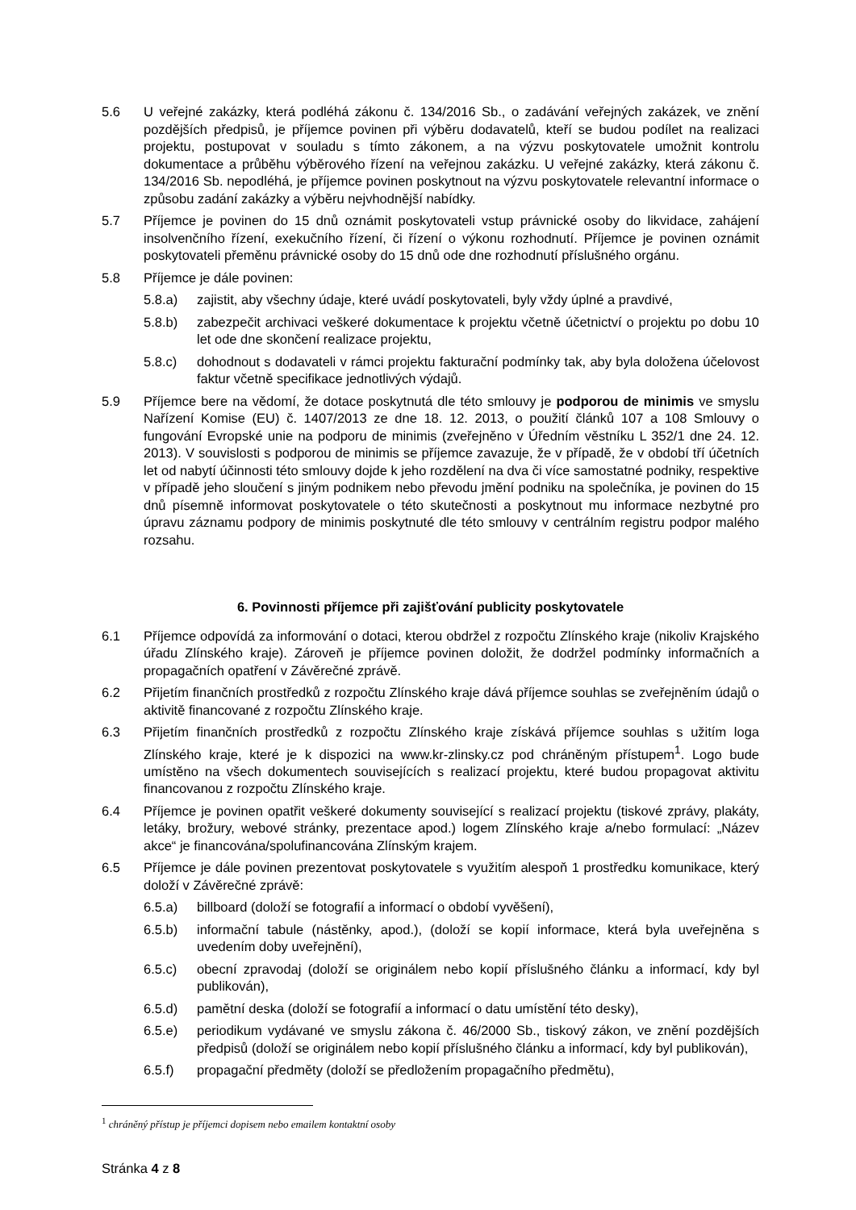5.6 U veřejné zakázky, která podléhá zákonu č. 134/2016 Sb., o zadávání veřejných zakázek, ve znění pozdějších předpisů, je příjemce povinen při výběru dodavatelů, kteří se budou podílet na realizaci projektu, postupovat v souladu s tímto zákonem, a na výzvu poskytovatele umožnit kontrolu dokumentace a průběhu výběrového řízení na veřejnou zakázku. U veřejné zakázky, která zákonu č. 134/2016 Sb. nepodléhá, je příjemce povinen poskytnout na výzvu poskytovatele relevantní informace o způsobu zadání zakázky a výběru nejvhodnější nabídky.
5.7 Příjemce je povinen do 15 dnů oznámit poskytovateli vstup právnické osoby do likvidace, zahájení insolvenčního řízení, exekučního řízení, či řízení o výkonu rozhodnutí. Příjemce je povinen oznámit poskytovateli přeměnu právnické osoby do 15 dnů ode dne rozhodnutí příslušného orgánu.
5.8 Příjemce je dále povinen:
5.8.a) zajistit, aby všechny údaje, které uvádí poskytovateli, byly vždy úplné a pravdivé,
5.8.b) zabezpečit archivaci veškeré dokumentace k projektu včetně účetnictví o projektu po dobu 10 let ode dne skončení realizace projektu,
5.8.c) dohodnout s dodavateli v rámci projektu fakturační podmínky tak, aby byla doložena účelovost faktur včetně specifikace jednotlivých výdajů.
5.9 Příjemce bere na vědomí, že dotace poskytnutá dle této smlouvy je podporou de minimis ve smyslu Nařízení Komise (EU) č. 1407/2013 ze dne 18. 12. 2013, o použití článků 107 a 108 Smlouvy o fungování Evropské unie na podporu de minimis (zveřejněno v Úředním věstníku L 352/1 dne 24. 12. 2013). V souvislosti s podporou de minimis se příjemce zavazuje, že v případě, že v období tří účetních let od nabytí účinnosti této smlouvy dojde k jeho rozdělení na dva či více samostatné podniky, respektive v případě jeho sloučení s jiným podnikem nebo převodu jmění podniku na společníka, je povinen do 15 dnů písemně informovat poskytovatele o této skutečnosti a poskytnout mu informace nezbytné pro úpravu záznamu podpory de minimis poskytnuté dle této smlouvy v centrálním registru podpor malého rozsahu.
6. Povinnosti příjemce při zajišťování publicity poskytovatele
6.1 Příjemce odpovídá za informování o dotaci, kterou obdržel z rozpočtu Zlínského kraje (nikoliv Krajského úřadu Zlínského kraje). Zároveň je příjemce povinen doložit, že dodržel podmínky informačních a propagačních opatření v Závěrečné zprávě.
6.2 Přijetím finančních prostředků z rozpočtu Zlínského kraje dává příjemce souhlas se zveřejněním údajů o aktivitě financované z rozpočtu Zlínského kraje.
6.3 Přijetím finančních prostředků z rozpočtu Zlínského kraje získává příjemce souhlas s užitím loga Zlínského kraje, které je k dispozici na www.kr-zlinsky.cz pod chráněným přístupem<sup>1</sup>. Logo bude umístěno na všech dokumentech souvisejících s realizací projektu, které budou propagovat aktivitu financovanou z rozpočtu Zlínského kraje.
6.4 Příjemce je povinen opatřit veškeré dokumenty související s realizací projektu (tiskové zprávy, plakáty, letáky, brožury, webové stránky, prezentace apod.) logem Zlínského kraje a/nebo formulací: „Název akce“ je financována/spolufinancována Zlínským krajem.
6.5 Příjemce je dále povinen prezentovat poskytovatele s využitím alespoň 1 prostředku komunikace, který doloží v Závěrečné zprávě:
6.5.a) billboard (doloží se fotografií a informací o období vyvěšení),
6.5.b) informační tabule (nástěnky, apod.), (doloží se kopií informace, která byla uveřejněna s uvedením doby uveřejnění),
6.5.c) obecní zpravodaj (doloží se originálem nebo kopií příslušného článku a informací, kdy byl publikován),
6.5.d) pamětní deska (doloží se fotografií a informací o datu umístění této desky),
6.5.e) periodikum vydávané ve smyslu zákona č. 46/2000 Sb., tiskový zákon, ve znění pozdějších předpisů (doloží se originálem nebo kopií příslušného článku a informací, kdy byl publikován),
6.5.f) propagační předměty (doloží se předložením propagačního předmětu),
<sup>1</sup> chráněný přístup je příjemci dopisem nebo emailem kontaktní osoby
Stránka 4 z 8